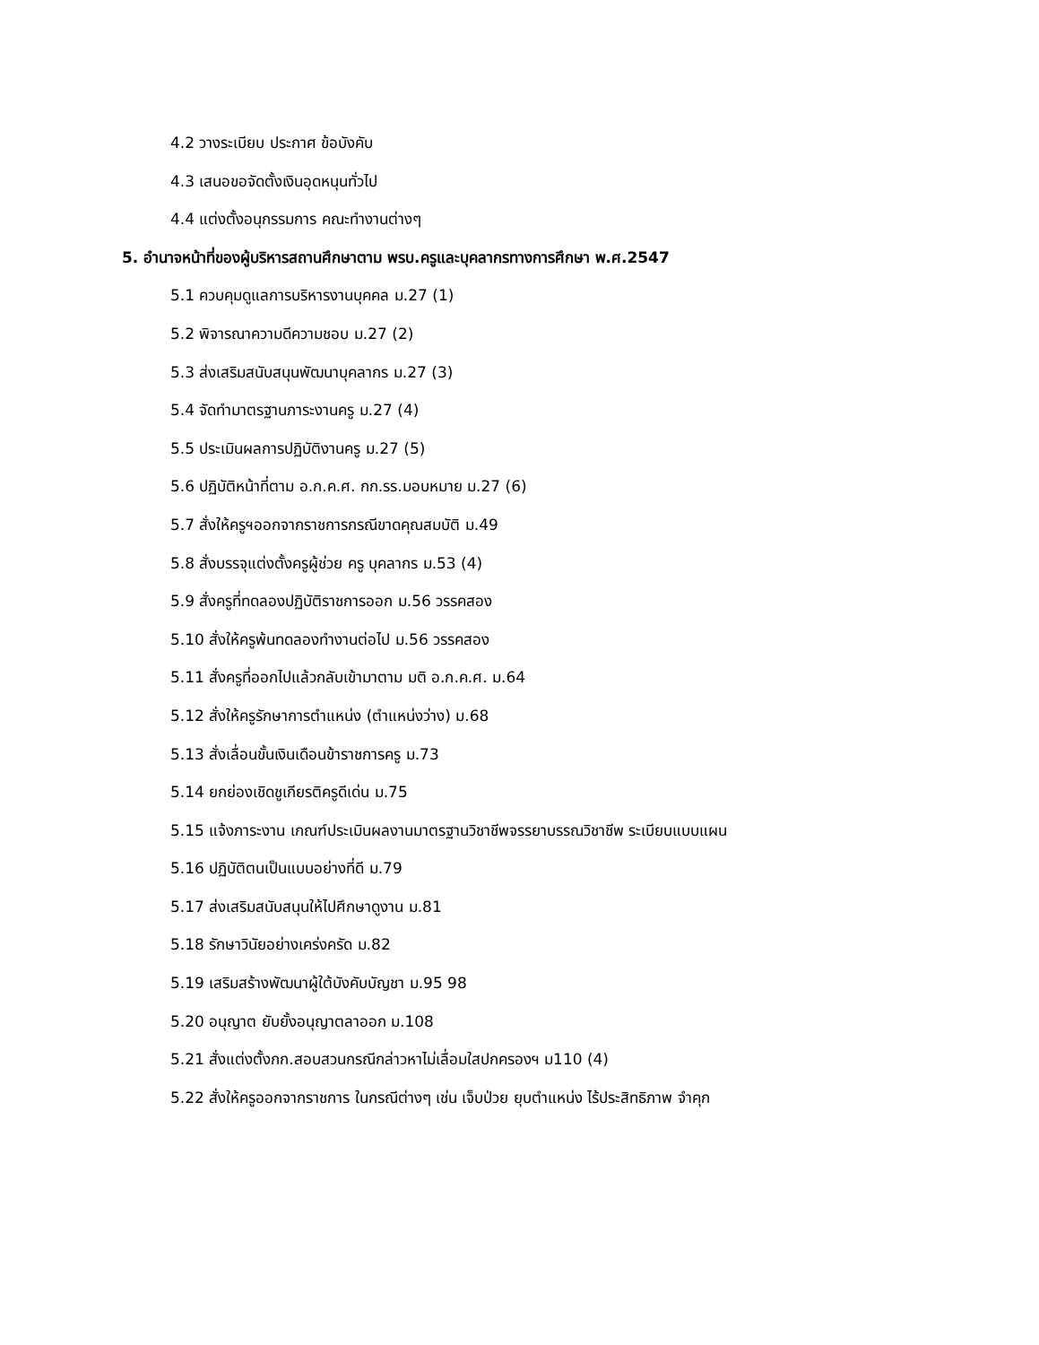4.2 วางระเบียบ ประกาศ ข้อบังคับ
4.3 เสนอขอจัดตั้งเงินอุดหนุนทั่วไป
4.4 แต่งตั้งอนุกรรมการ คณะทำงานต่างๆ
5. อำนาจหน้าที่ของผู้บริหารสถานศึกษาตาม พรบ.ครูและบุคลากรทางการศึกษา พ.ศ.2547
5.1 ควบคุมดูแลการบริหารงานบุคคล ม.27 (1)
5.2 พิจารณาความดีความชอบ ม.27 (2)
5.3 ส่งเสริมสนับสนุนพัฒนาบุคลากร ม.27 (3)
5.4 จัดทำมาตรฐานภาระงานครู ม.27 (4)
5.5 ประเมินผลการปฏิบัติงานครู ม.27 (5)
5.6 ปฏิบัติหน้าที่ตาม อ.ก.ค.ศ. กก.รร.มอบหมาย ม.27 (6)
5.7 สั่งให้ครูฯออกจากราชการกรณีขาดคุณสมบัติ ม.49
5.8 สั่งบรรจุแต่งตั้งครูผู้ช่วย ครู บุคลากร ม.53 (4)
5.9 สั่งครูที่ทดลองปฏิบัติราชการออก ม.56 วรรคสอง
5.10 สั่งให้ครูพ้นทดลองทำงานต่อไป ม.56 วรรคสอง
5.11 สั่งครูที่ออกไปแล้วกลับเข้ามาตาม มติ อ.ก.ค.ศ. ม.64
5.12 สั่งให้ครูรักษาการตำแหน่ง (ตำแหน่งว่าง) ม.68
5.13 สั่งเลื่อนขั้นเงินเดือนข้าราชการครู ม.73
5.14 ยกย่องเชิดชูเกียรติครูดีเด่น ม.75
5.15 แจ้งภาระงาน เกณฑ์ประเมินผลงานมาตรฐานวิชาชีพจรรยาบรรณวิชาชีพ ระเบียบแบบแผน
5.16 ปฏิบัติตนเป็นแบบอย่างที่ดี ม.79
5.17 ส่งเสริมสนับสนุนให้ไปศึกษาดูงาน ม.81
5.18 รักษาวินัยอย่างเคร่งครัด ม.82
5.19 เสริมสร้างพัฒนาผู้ใต้บังคับบัญชา ม.95 98
5.20 อนุญาต ยับยั้งอนุญาตลาออก ม.108
5.21 สั่งแต่งตั้งกก.สอบสวนกรณีกล่าวหาไม่เลื่อมใสปกครองฯ ม110 (4)
5.22 สั่งให้ครูออกจากราชการ ในกรณีต่างๆ เช่น เจ็บป่วย ยุบตำแหน่ง ไร้ประสิทธิภาพ จำคุก